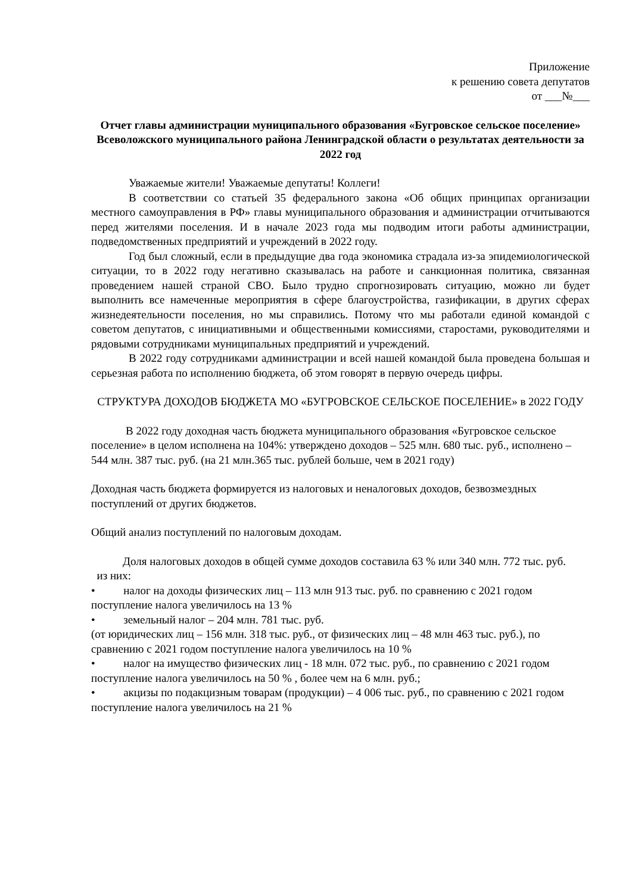Приложение
к решению совета депутатов
от ___№___
Отчет главы администрации муниципального образования «Бугровское сельское поселение» Всеволожского муниципального района Ленинградской области о результатах деятельности за 2022 год
Уважаемые жители! Уважаемые депутаты! Коллеги!
В соответствии со статьей 35 федерального закона «Об общих принципах организации местного самоуправления в РФ» главы муниципального образования и администрации отчитываются перед жителями поселения. И в начале 2023 года мы подводим итоги работы администрации, подведомственных предприятий и учреждений в 2022 году.
Год был сложный, если в предыдущие два года экономика страдала из-за эпидемиологической ситуации, то в 2022 году негативно сказывалась на работе и санкционная политика, связанная проведением нашей страной СВО. Было трудно спрогнозировать ситуацию, можно ли будет выполнить все намеченные мероприятия в сфере благоустройства, газификации, в других сферах жизнедеятельности поселения, но мы справились. Потому что мы работали единой командой с советом депутатов, с инициативными и общественными комиссиями, старостами, руководителями и рядовыми сотрудниками муниципальных предприятий и учреждений.
В 2022 году сотрудниками администрации и всей нашей командой была проведена большая и серьезная работа по исполнению бюджета, об этом говорят в первую очередь цифры.
СТРУКТУРА ДОХОДОВ БЮДЖЕТА МО «БУГРОВСКОЕ СЕЛЬСКОЕ ПОСЕЛЕНИЕ» в 2022 ГОДУ
В 2022 году доходная часть бюджета муниципального образования «Бугровское сельское поселение» в целом исполнена на 104%: утверждено доходов – 525 млн. 680 тыс. руб., исполнено – 544 млн. 387 тыс. руб. (на 21 млн.365 тыс. рублей больше, чем в 2021 году)
Доходная часть бюджета формируется из налоговых и неналоговых доходов, безвозмездных поступлений от других бюджетов.
Общий анализ поступлений по налоговым доходам.
Доля налоговых доходов в общей сумме доходов составила 63 % или 340 млн. 772 тыс. руб.
из них:
• налог на доходы физических лиц – 113 млн 913 тыс. руб. по сравнению с 2021 годом поступление налога увеличилось на 13 %
• земельный налог – 204 млн. 781 тыс. руб.
(от юридических лиц – 156 млн. 318 тыс. руб., от физических лиц – 48 млн 463 тыс. руб.), по сравнению с 2021 годом поступление налога увеличилось на 10 %
• налог на имущество физических лиц - 18 млн. 072 тыс. руб., по сравнению с 2021 годом поступление налога увеличилось на 50 % , более чем на 6 млн. руб.;
• акцизы по подакцизным товарам (продукции) – 4 006 тыс. руб., по сравнению с 2021 годом поступление налога увеличилось на 21 %